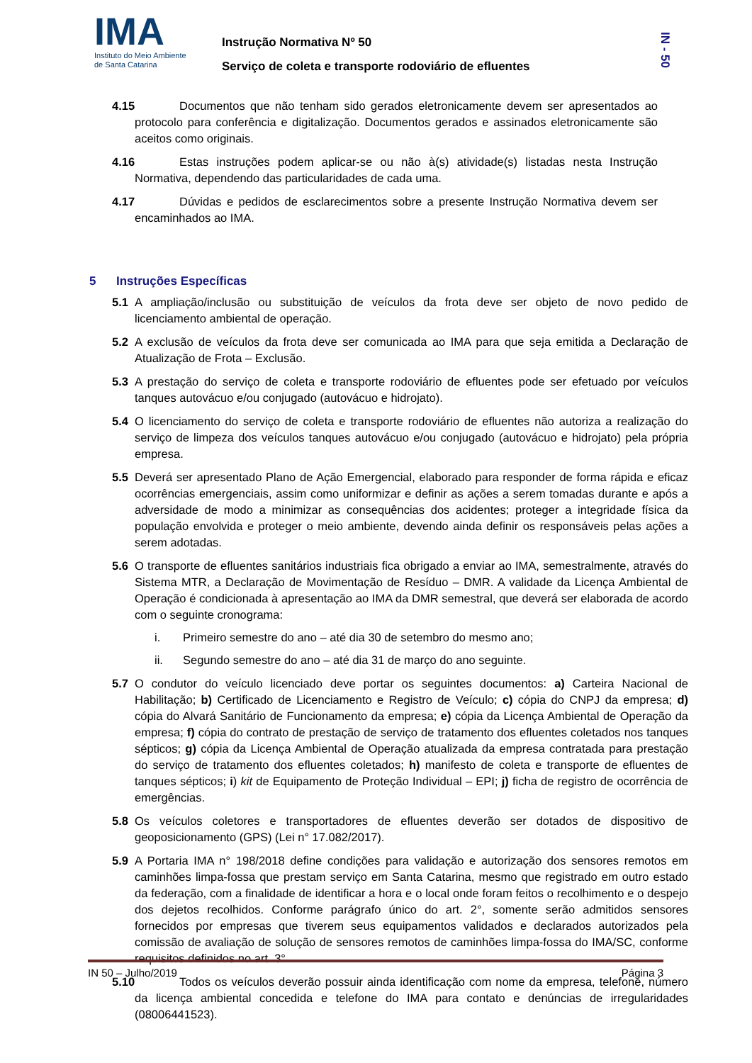IMA
Instituto do Meio Ambiente
de Santa Catarina
Instrução Normativa Nº 50
Serviço de coleta e transporte rodoviário de efluentes
IN - 50
4.15 Documentos que não tenham sido gerados eletronicamente devem ser apresentados ao protocolo para conferência e digitalização. Documentos gerados e assinados eletronicamente são aceitos como originais.
4.16 Estas instruções podem aplicar-se ou não à(s) atividade(s) listadas nesta Instrução Normativa, dependendo das particularidades de cada uma.
4.17 Dúvidas e pedidos de esclarecimentos sobre a presente Instrução Normativa devem ser encaminhados ao IMA.
5 Instruções Específicas
5.1 A ampliação/inclusão ou substituição de veículos da frota deve ser objeto de novo pedido de licenciamento ambiental de operação.
5.2 A exclusão de veículos da frota deve ser comunicada ao IMA para que seja emitida a Declaração de Atualização de Frota – Exclusão.
5.3 A prestação do serviço de coleta e transporte rodoviário de efluentes pode ser efetuado por veículos tanques autovácuo e/ou conjugado (autovácuo e hidrojato).
5.4 O licenciamento do serviço de coleta e transporte rodoviário de efluentes não autoriza a realização do serviço de limpeza dos veículos tanques autovácuo e/ou conjugado (autovácuo e hidrojato) pela própria empresa.
5.5 Deverá ser apresentado Plano de Ação Emergencial, elaborado para responder de forma rápida e eficaz ocorrências emergenciais, assim como uniformizar e definir as ações a serem tomadas durante e após a adversidade de modo a minimizar as consequências dos acidentes; proteger a integridade física da população envolvida e proteger o meio ambiente, devendo ainda definir os responsáveis pelas ações a serem adotadas.
5.6 O transporte de efluentes sanitários industriais fica obrigado a enviar ao IMA, semestralmente, através do Sistema MTR, a Declaração de Movimentação de Resíduo – DMR. A validade da Licença Ambiental de Operação é condicionada à apresentação ao IMA da DMR semestral, que deverá ser elaborada de acordo com o seguinte cronograma:
i. Primeiro semestre do ano – até dia 30 de setembro do mesmo ano;
ii. Segundo semestre do ano – até dia 31 de março do ano seguinte.
5.7 O condutor do veículo licenciado deve portar os seguintes documentos: a) Carteira Nacional de Habilitação; b) Certificado de Licenciamento e Registro de Veículo; c) cópia do CNPJ da empresa; d) cópia do Alvará Sanitário de Funcionamento da empresa; e) cópia da Licença Ambiental de Operação da empresa; f) cópia do contrato de prestação de serviço de tratamento dos efluentes coletados nos tanques sépticos; g) cópia da Licença Ambiental de Operação atualizada da empresa contratada para prestação do serviço de tratamento dos efluentes coletados; h) manifesto de coleta e transporte de efluentes de tanques sépticos; i) kit de Equipamento de Proteção Individual – EPI; j) ficha de registro de ocorrência de emergências.
5.8 Os veículos coletores e transportadores de efluentes deverão ser dotados de dispositivo de geoposicionamento (GPS) (Lei n° 17.082/2017).
5.9 A Portaria IMA n° 198/2018 define condições para validação e autorização dos sensores remotos em caminhões limpa-fossa que prestam serviço em Santa Catarina, mesmo que registrado em outro estado da federação, com a finalidade de identificar a hora e o local onde foram feitos o recolhimento e o despejo dos dejetos recolhidos. Conforme parágrafo único do art. 2°, somente serão admitidos sensores fornecidos por empresas que tiverem seus equipamentos validados e declarados autorizados pela comissão de avaliação de solução de sensores remotos de caminhões limpa-fossa do IMA/SC, conforme requisitos definidos no art. 3°.
5.10 Todos os veículos deverão possuir ainda identificação com nome da empresa, telefone, número da licença ambiental concedida e telefone do IMA para contato e denúncias de irregularidades (08006441523).
IN 50 – Julho/2019 Página 3